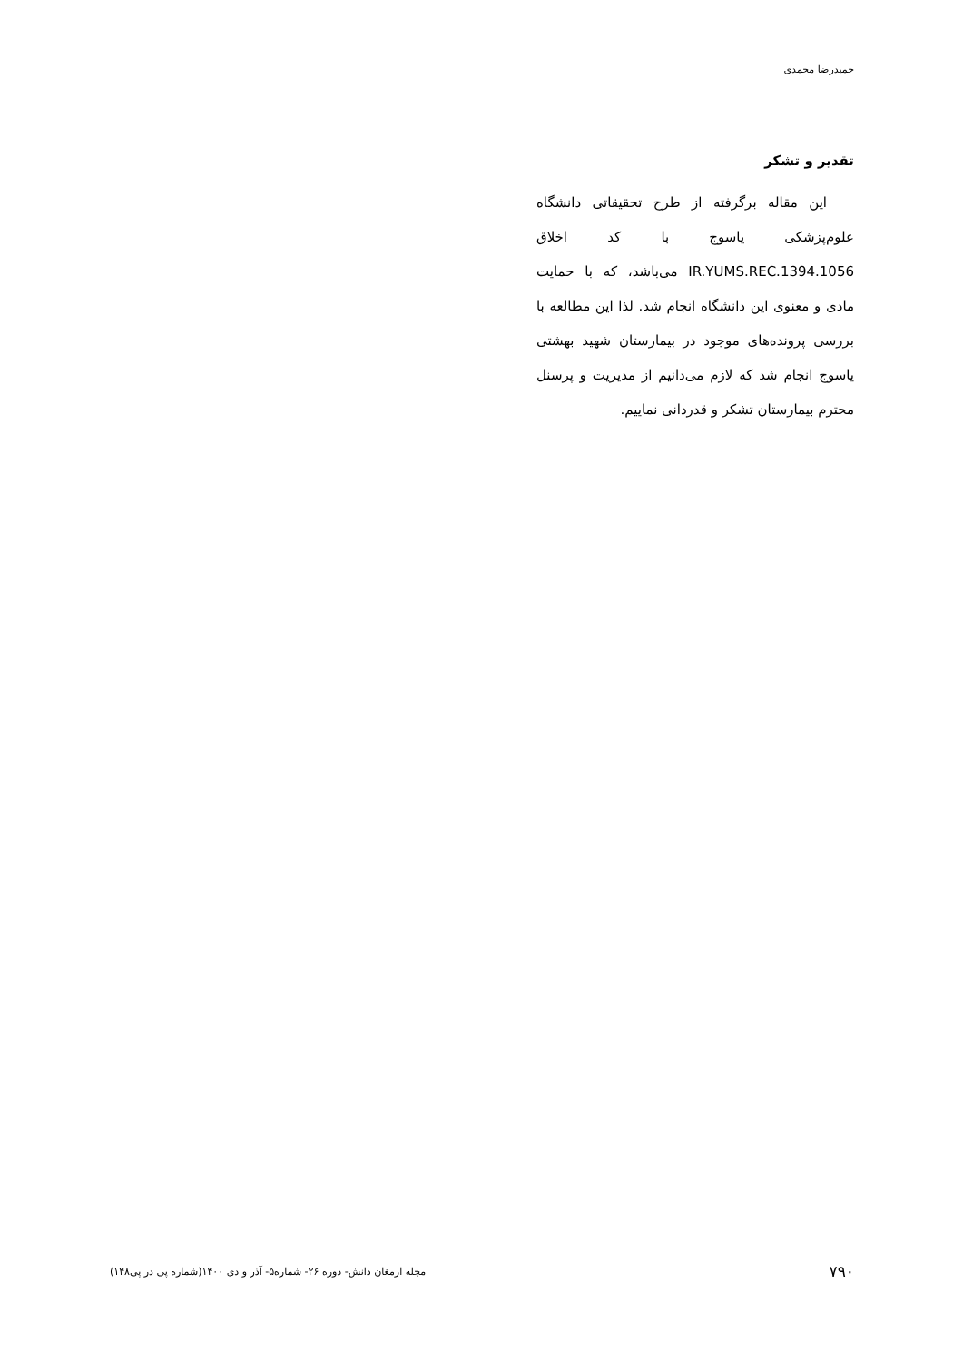حمیدرضا محمدی
تقدیر و تشکر
این مقاله برگرفته از طرح تحقیقاتی دانشگاه علوم‌پزشکی یاسوج با کد اخلاق IR.YUMS.REC.1394.1056 می‌باشد، که با حمایت مادی و معنوی این دانشگاه انجام شد. لذا این مطالعه با بررسی پرونده‌های موجود در بیمارستان شهید بهشتی یاسوج انجام شد که لازم می‌دانیم از مدیریت و پرسنل محترم بیمارستان تشکر و قدردانی نماییم.
۷۹۰ مجله ارمغان دانش- دوره ۲۶- شماره۵- آذر و دی ۱۴۰۰(شماره پی در پی۱۴۸)